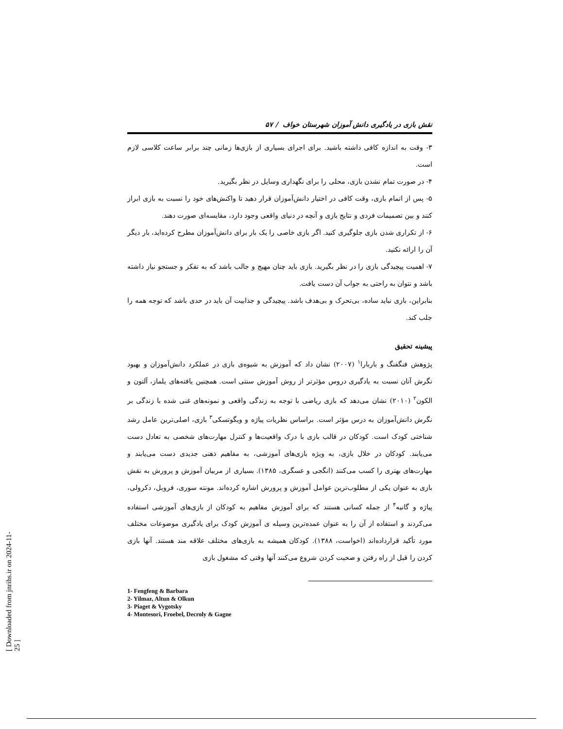نقش بازی در یادگیری دانش آموزان شهرستان خواف / ۵۷
۳- وقت به اندازه کافی داشته باشید. برای اجرای بسیاری از بازی‌ها زمانی چند برابر ساعت کلاسی لازم است.
۴- در صورت تمام نشدن بازی، محلی را برای نگهداری وسایل در نظر بگیرید.
۵- پس از اتمام بازی، وقت کافی در اختیار دانش‌آموزان قرار دهید تا واکنش‌های خود را نسبت به بازی ابراز کنند و بین تصمیمات فردی و نتایج بازی و آنچه در دنیای واقعی وجود دارد، مقایسه‌ای صورت دهند.
۶- از تکراری شدن بازی جلوگیری کنید. اگر بازی خاصی را یک بار برای دانش‌آموزان مطرح کرده‌اید، بار دیگر آن را ارائه نکنید.
۷- اهمیت پیچیدگی بازی را در نظر بگیرید. بازی باید چنان مهیج و جالب باشد که به تفکر و جستجو نیاز داشته باشد و نتوان به راحتی به جواب آن دست یافت.
بنابراین، بازی نباید ساده، بی‌تحرک و بی‌هدف باشد. پیچیدگی و جذابیت آن باید در حدی باشد که توجه همه را جلب کند.
پیشینه تحقیق
پژوهش فنگفنگ و باربارا<sup>۱</sup> (۲۰۰۷) نشان داد که آموزش به شیوه‌ی بازی در عملکرد دانش‌آموزان و بهبود نگرش آنان نسبت به یادگیری دروس مؤثرتر از روش آموزش سنتی است. همچنین یافته‌های یلماز، آلتون و الکون<sup>۲</sup> (۲۰۱۰) نشان می‌دهد که بازی ریاضی با توجه به زندگی واقعی و نمونه‌های غنی شده با زندگی بر نگرش دانش‌آموزان به درس مؤثر است. براساس نظریات پیاژه و ویگوتسکی<sup>۳</sup> بازی، اصلی‌ترین عامل رشد شناختی کودک است. کودکان در قالب بازی با درک واقعیت‌ها و کنترل مهارت‌های شخصی به تعادل دست می‌یابند. کودکان در خلال بازی، به ویژه بازی‌های آموزشی، به مفاهیم ذهنی جدیدی دست می‌یابند و مهارت‌های بهتری را کسب می‌کنند (انگجی و عسگری، ۱۳۸۵). بسیاری از مربیان آموزش و پرورش به نقش بازی به عنوان یکی از مطلوب‌ترین عوامل آموزش و پرورش اشاره کرده‌اند. مونته سوری، فروبل، دکرولی، پیاژه و گانیه<sup>۴</sup> از جمله کسانی هستند که برای آموزش مفاهیم به کودکان از بازی‌های آموزشی استفاده می‌کردند و استفاده از آن را به عنوان عمده‌ترین وسیله ی آموزش کودک برای یادگیری موضوعات مختلف مورد تأکید قرارداده‌اند (اخواست، ۱۳۸۸). کودکان همیشه به بازی‌های مختلف علاقه مند هستند. آنها بازی کردن را قبل از راه رفتن و صحبت کردن شروع می‌کنند آنها وقتی که مشغول بازی
1- Fengfeng & Barbara
2- Yilmaz, Altun & Olkun
3- Piaget & Vygotsky
4- Montesori, Froebel, Decroly & Gagne
[ Downloaded from jnrihs.ir on 2024-11-25 ]